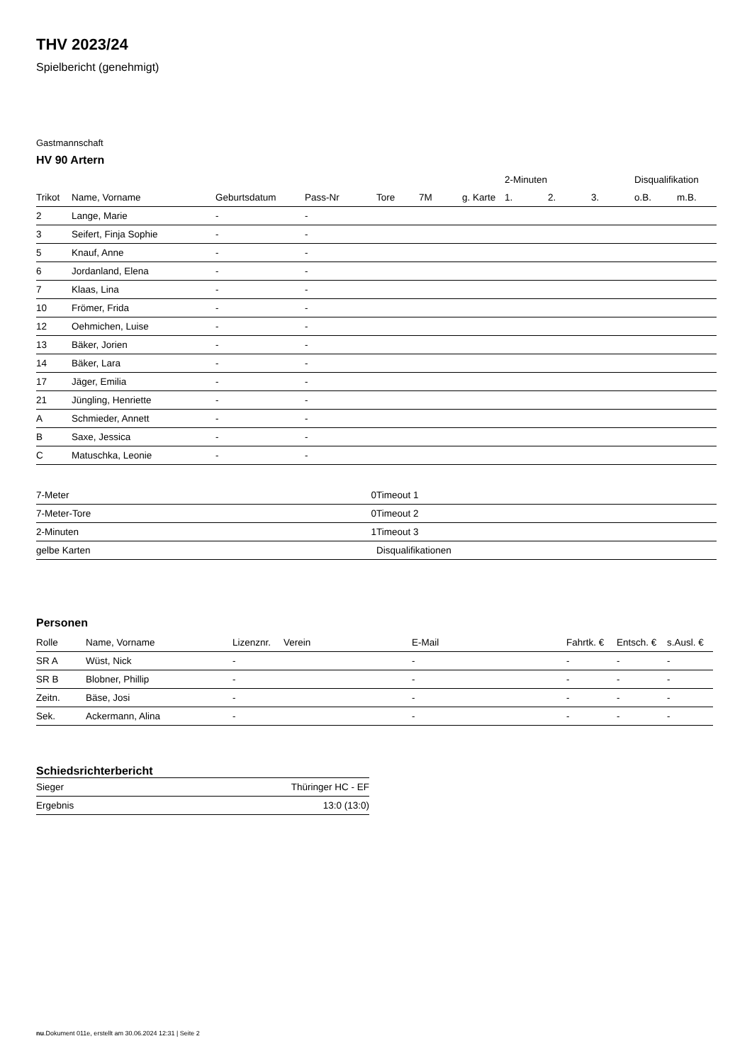THV 2023/24
Spielbericht (genehmigt)
Gastmannschaft
HV 90 Artern
| | | | | | | | 2-Minuten | | | Disqualifikation | |
| --- | --- | --- | --- | --- | --- | --- | --- | --- | --- | --- | --- |
| Trikot | Name, Vorname | Geburtsdatum | Pass-Nr | Tore | 7M | g. Karte | 1. | 2. | 3. | o.B. | m.B. |
| 2 | Lange, Marie | - | - | | | | | | | | |
| 3 | Seifert, Finja Sophie | - | - | | | | | | | | |
| 5 | Knauf, Anne | - | - | | | | | | | | |
| 6 | Jordanland, Elena | - | - | | | | | | | | |
| 7 | Klaas, Lina | - | - | | | | | | | | |
| 10 | Frömer, Frida | - | - | | | | | | | | |
| 12 | Oehmichen, Luise | - | - | | | | | | | | |
| 13 | Bäker, Jorien | - | - | | | | | | | | |
| 14 | Bäker, Lara | - | - | | | | | | | | |
| 17 | Jäger, Emilia | - | - | | | | | | | | |
| 21 | Jüngling, Henriette | - | - | | | | | | | | |
| A | Schmieder, Annett | - | - | | | | | | | | |
| B | Saxe, Jessica | - | - | | | | | | | | |
| C | Matuschka, Leonie | - | - | | | | | | | | |
| 7-Meter | 0 |
| 7-Meter-Tore | 0 |
| 2-Minuten | 1 |
| gelbe Karten | |
| Timeout 1 |
| Timeout 2 |
| Timeout 3 |
| Disqualifikationen |
Personen
| Rolle | Name, Vorname | Lizenznr. | Verein | E-Mail | Fahrtk. € | Entsch. € | s.Ausl. € |
| --- | --- | --- | --- | --- | --- | --- | --- |
| SR A | Wüst, Nick | - | | - | - | - | - |
| SR B | Blobner, Phillip | - | | - | - | - | - |
| Zeitn. | Bäse, Josi | - | | - | - | - | - |
| Sek. | Ackermann, Alina | - | | - | - | - | - |
Schiedsrichterbericht
| Sieger | Thüringer HC - EF |
| Ergebnis | 13:0 (13:0) |
nu.Dokument 011e, erstellt am 30.06.2024 12:31 | Seite 2